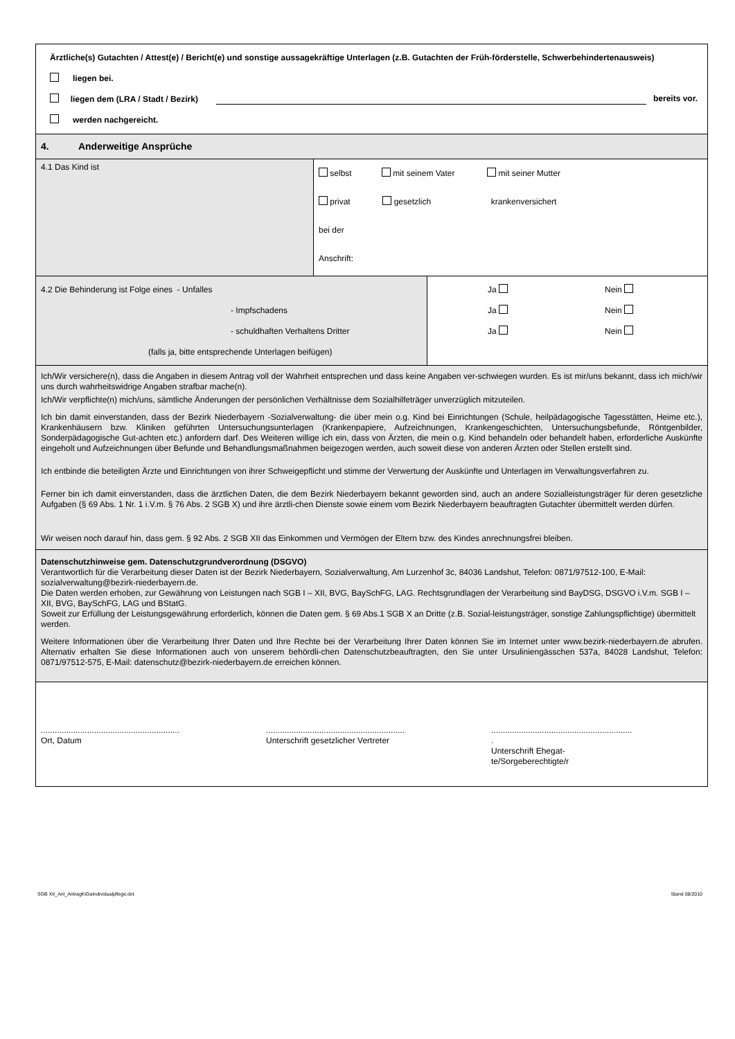| Ärztliche(s) Gutachten / Attest(e) / Bericht(e) und sonstige aussagekräftige Unterlagen (z.B. Gutachten der Früh-förderstelle, Schwerbehindertenausweis) liegen bei. liegen dem (LRA / Stadt / Bezirk) bereits vor. werden nachgereicht. | | |
| 4. Anderweitige Ansprüche | | |
| 4.1 Das Kind ist | selbst mit seinem Vater mit seiner Mutter privat gesetzlich krankenversichert bei der Anschrift: | |
| 4.2 Die Behinderung ist Folge eines - Unfalles - Impfschaden s - schuldhaften Verhaltens Dritter (falls ja, bitte entsprechende Unterlagen beifügen) | | Ja Nein Ja Nein Ja Nein |
| Ich/Wir versichere(n), dass die Angaben in diesem Antrag voll der Wahrheit entsprechen und dass keine Angaben ver-schwiegen wurden. Es ist mir/uns bekannt, dass ich mich/wir uns durch wahrheitswidrige Angaben strafbar mache(n). Ich/Wir verpflichte(n) mich/uns, sämtliche Änderungen der persönlichen Verhältnisse dem Sozialhilfeträger unverzüglich mitzuteilen. Ich bin damit einverstanden, dass der Bezirk Niederbayern -Sozialverwaltung- die über mein o.g. Kind bei Einrichtungen (Schule, heilpädagogische Tagesstätten, Heime etc.), Krankenhäusern bzw. Kliniken geführten Untersuchungsunterlagen (Krankenpapiere, Aufzeichnungen, Krankengeschichten, Untersuchungsbefunde, Röntgenbilder, Sonderpädagogische Gut-achten etc.) anfordern darf. Des Weiteren willige ich ein, dass von Ärzten, die mein o.g. Kind behandeln oder behandelt haben, erforderliche Auskünfte eingeholt und Aufzeichnungen über Befunde und Behandlungsmaßnahmen beigezogen werden, auch soweit diese von anderen Ärzten oder Stellen erstellt sind. Ich entbinde die beteiligten Ärzte und Einrichtungen von ihrer Schweigepflicht und stimme der Verwertung der Auskünfte und Unterlagen im Verwaltungsverfahren zu. Ferner bin ich damit einverstanden, dass die ärztlichen Daten, die dem Bezirk Niederbayern bekannt geworden sind, auch an andere Sozialleistungsträger für deren gesetzliche Aufgaben (§ 69 Abs. 1 Nr. 1 i.V.m. § 76 Abs. 2 SGB X) und ihre ärztli-chen Dienste sowie einem vom Bezirk Niederbayern beauftragten Gutachter übermittelt werden dürfen. Wir weisen noch darauf hin, dass gem. § 92 Abs. 2 SGB XII das Einkommen und Vermögen der Eltern bzw. des Kindes anrechnungsfrei bleiben. | | |
| Datenschutzhinweise gem. Datenschutzgrundverordnung (DSGVO) Verantwortlich für die Verarbeitung dieser Daten ist der Bezirk Niederbayern, Sozialverwaltung, Am Lurzenhof 3c, 84036 Landshut, Telefon: 0871/97512-100, E-Mail: sozialverwaltung@bezirk-niederbayern.de. Die Daten werden erhoben, zur Gewährung von Leistungen nach SGB I – XII, BVG, BaySchFG, LAG. Rechtsgrundlagen der Verarbeitung sind BayDSG, DSGVO i.V.m. SGB I – XII, BVG, BaySchFG, LAG und BStatG. Soweit zur Erfüllung der Leistungsgewährung erforderlich, können die Daten gem. § 69 Abs.1 SGB X an Dritte (z.B. Sozial-leistungsträger, sonstige Zahlungspflichtige) übermittelt werden. Weitere Informationen über die Verarbeitung Ihrer Daten und Ihre Rechte bei der Verarbeitung Ihrer Daten können Sie im Internet unter www.bezirk-niederbayern.de abrufen. Alternativ erhalten Sie diese Informationen auch von unserem behördli-chen Datenschutzbeauftragten, den Sie unter Ursuliniengässchen 537a, 84028 Landshut, Telefon: 0871/97512-575, E-Mail: datenschutz@bezirk-niederbayern.de erreichen können. | | |
| ............................................................ Ort, Datum ............................................................ Unterschrift gesetzlicher Vertreter ............................................................. . Unterschrift Ehegat- te/Sorgeberechtigte/r | | |
SGB XII_Anl_AntragKiGaIndividualpflege.dot Stand 08/2010